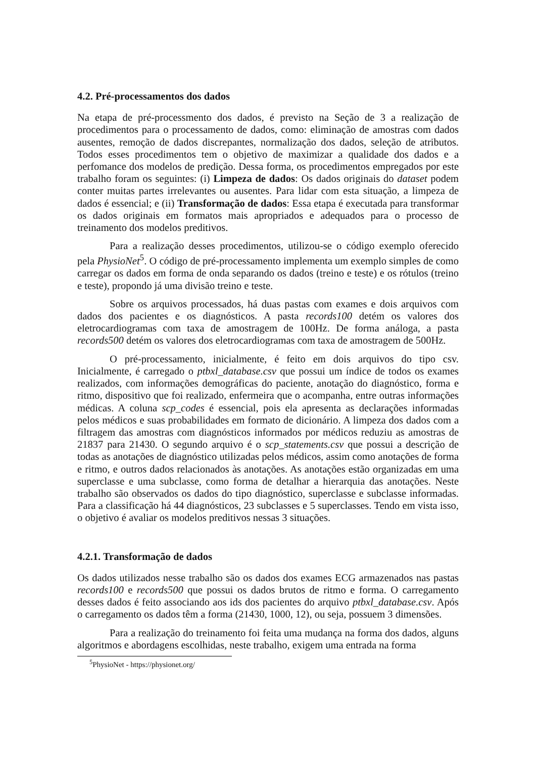4.2. Pré-processamentos dos dados
Na etapa de pré-processmento dos dados, é previsto na Seção de 3 a realização de procedimentos para o processamento de dados, como: eliminação de amostras com dados ausentes, remoção de dados discrepantes, normalização dos dados, seleção de atributos. Todos esses procedimentos tem o objetivo de maximizar a qualidade dos dados e a perfomance dos modelos de predição. Dessa forma, os procedimentos empregados por este trabalho foram os seguintes: (i) Limpeza de dados: Os dados originais do dataset podem conter muitas partes irrelevantes ou ausentes. Para lidar com esta situação, a limpeza de dados é essencial; e (ii) Transformação de dados: Essa etapa é executada para transformar os dados originais em formatos mais apropriados e adequados para o processo de treinamento dos modelos preditivos.
Para a realização desses procedimentos, utilizou-se o código exemplo oferecido pela PhysioNet<sup>5</sup>. O código de pré-processamento implementa um exemplo simples de como carregar os dados em forma de onda separando os dados (treino e teste) e os rótulos (treino e teste), propondo já uma divisão treino e teste.
Sobre os arquivos processados, há duas pastas com exames e dois arquivos com dados dos pacientes e os diagnósticos. A pasta records100 detém os valores dos eletrocardiogramas com taxa de amostragem de 100Hz. De forma análoga, a pasta records500 detém os valores dos eletrocardiogramas com taxa de amostragem de 500Hz.
O pré-processamento, inicialmente, é feito em dois arquivos do tipo csv. Inicialmente, é carregado o ptbxl_database.csv que possui um índice de todos os exames realizados, com informações demográficas do paciente, anotação do diagnóstico, forma e ritmo, dispositivo que foi realizado, enfermeira que o acompanha, entre outras informações médicas. A coluna scp_codes é essencial, pois ela apresenta as declarações informadas pelos médicos e suas probabilidades em formato de dicionário. A limpeza dos dados com a filtragem das amostras com diagnósticos informados por médicos reduziu as amostras de 21837 para 21430. O segundo arquivo é o scp_statements.csv que possui a descrição de todas as anotações de diagnóstico utilizadas pelos médicos, assim como anotações de forma e ritmo, e outros dados relacionados às anotações. As anotações estão organizadas em uma superclasse e uma subclasse, como forma de detalhar a hierarquia das anotações. Neste trabalho são observados os dados do tipo diagnóstico, superclasse e subclasse informadas. Para a classificação há 44 diagnósticos, 23 subclasses e 5 superclasses. Tendo em vista isso, o objetivo é avaliar os modelos preditivos nessas 3 situações.
4.2.1. Transformação de dados
Os dados utilizados nesse trabalho são os dados dos exames ECG armazenados nas pastas records100 e records500 que possui os dados brutos de ritmo e forma. O carregamento desses dados é feito associando aos ids dos pacientes do arquivo ptbxl_database.csv. Após o carregamento os dados têm a forma (21430, 1000, 12), ou seja, possuem 3 dimensões.
Para a realização do treinamento foi feita uma mudança na forma dos dados, alguns algoritmos e abordagens escolhidas, neste trabalho, exigem uma entrada na forma
<sup>5</sup> PhysioNet - https://physionet.org/